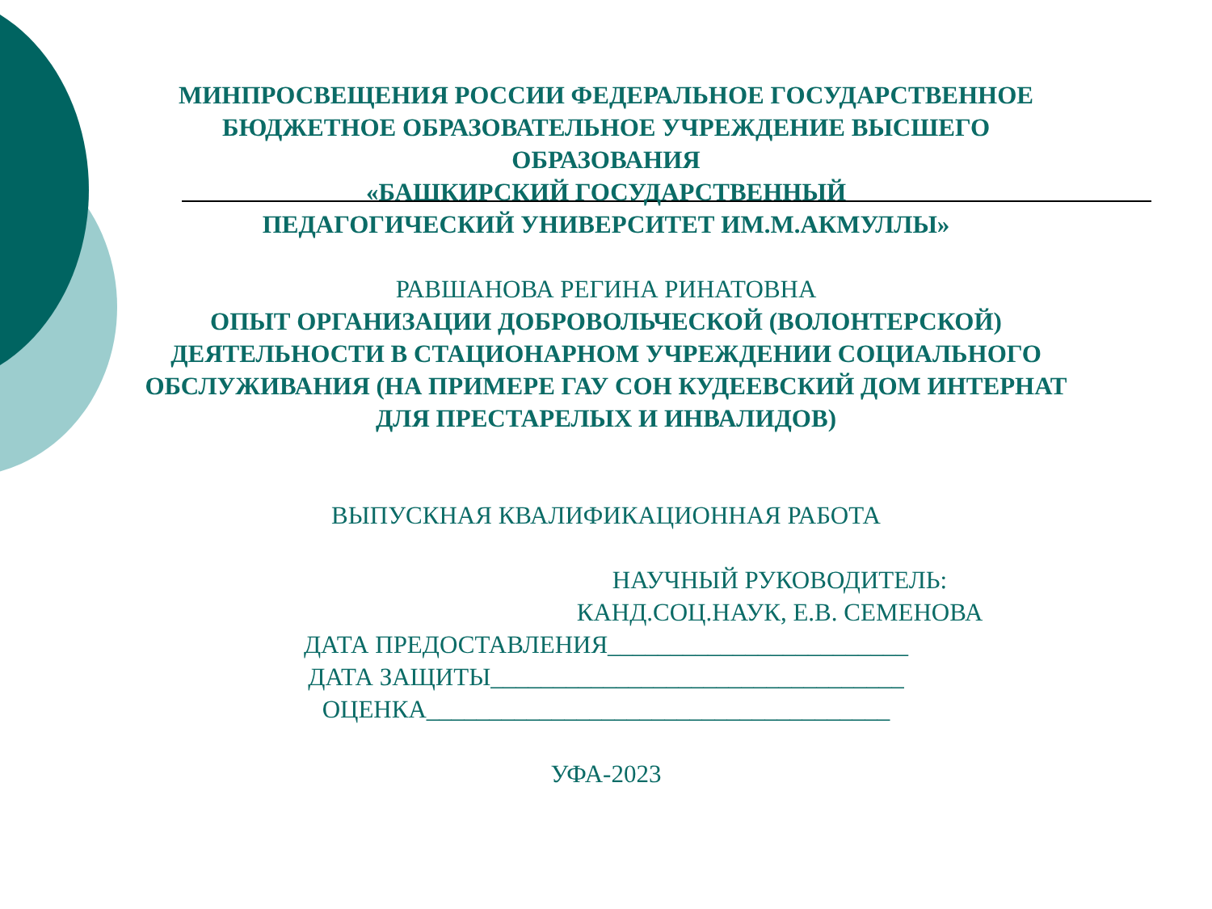МИНПРОСВЕЩЕНИЯ РОССИИ ФЕДЕРАЛЬНОЕ ГОСУДАРСТВЕННОЕ
БЮДЖЕТНОЕ ОБРАЗОВАТЕЛЬНОЕ УЧРЕЖДЕНИЕ ВЫСШЕГО
ОБРАЗОВАНИЯ
«БАШКИРСКИЙ ГОСУДАРСТВЕННЫЙ
ПЕДАГОГИЧЕСКИЙ УНИВЕРСИТЕТ ИМ.М.АКМУЛЛЫ»
РАВШАНОВА РЕГИНА РИНАТОВНА
ОПЫТ ОРГАНИЗАЦИИ ДОБРОВОЛЬЧЕСКОЙ (ВОЛОНТЕРСКОЙ)
ДЕЯТЕЛЬНОСТИ В СТАЦИОНАРНОМ УЧРЕЖДЕНИИ СОЦИАЛЬНОГО
ОБСЛУЖИВАНИЯ (НА ПРИМЕРЕ ГАУ СОН КУДЕЕВСКИЙ ДОМ ИНТЕРНАТ
ДЛЯ ПРЕСТАРЕЛЫХ И ИНВАЛИДОВ)
ВЫПУСКНАЯ КВАЛИФИКАЦИОННАЯ РАБОТА
НАУЧНЫЙ РУКОВОДИТЕЛЬ:
КАНД.СОЦ.НАУК, Е.В. СЕМЕНОВА
ДАТА ПРЕДОСТАВЛЕНИЯ________________________
ДАТА ЗАЩИТЫ_________________________________
ОЦЕНКА_____________________________________
УФА-2023